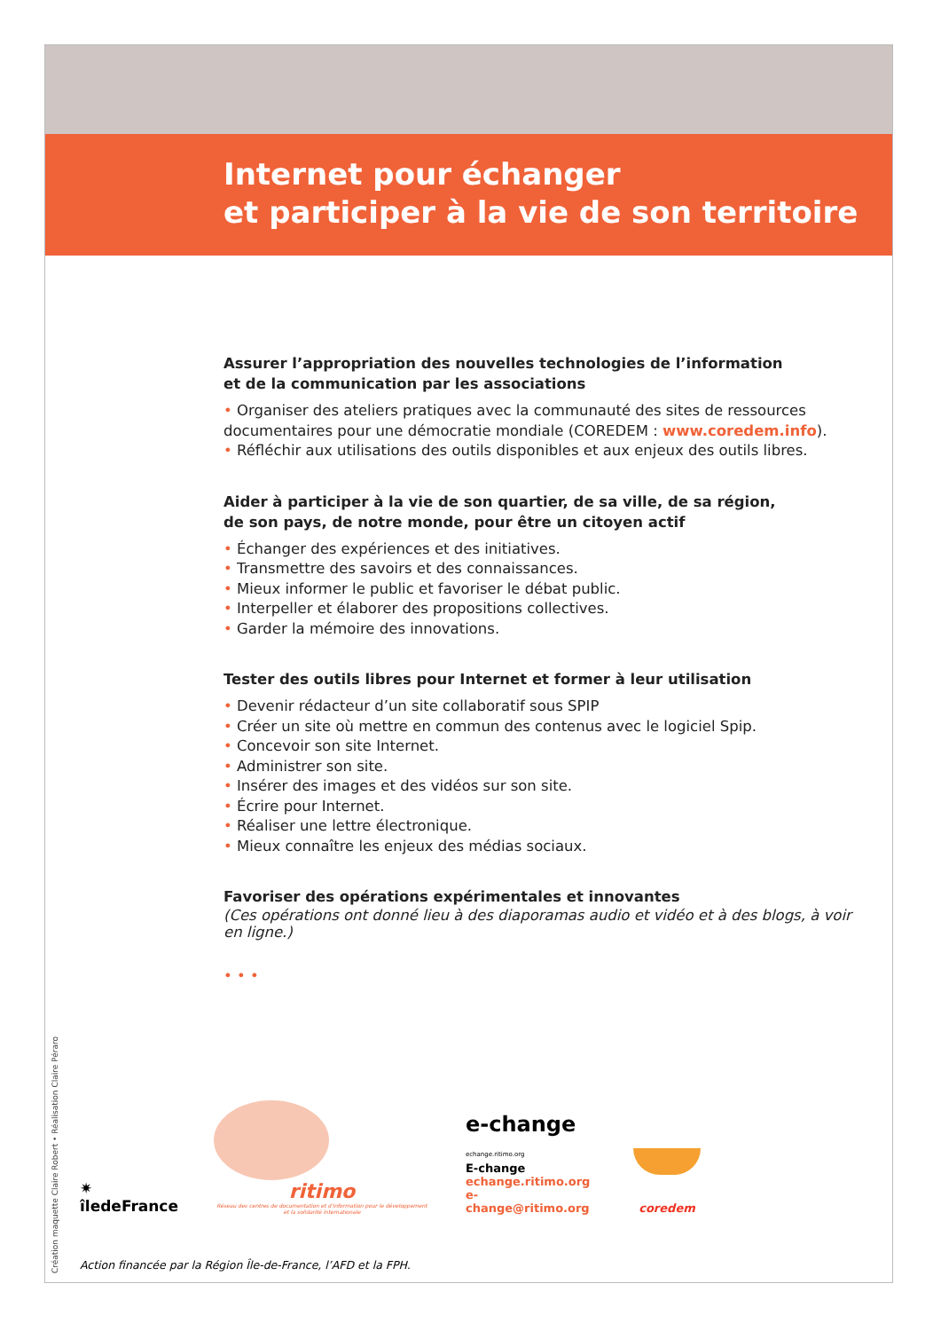Internet pour échanger
et participer à la vie de son territoire
Assurer l’appropriation des nouvelles technologies de l’information
et de la communication par les associations
• Organiser des ateliers pratiques avec la communauté des sites de ressources documentaires pour une démocratie mondiale (COREDEM : www.coredem.info).
• Réfléchir aux utilisations des outils disponibles et aux enjeux des outils libres.
Aider à participer à la vie de son quartier, de sa ville, de sa région,
de son pays, de notre monde, pour être un citoyen actif
• Échanger des expériences et des initiatives.
• Transmettre des savoirs et des connaissances.
• Mieux informer le public et favoriser le débat public.
• Interpeller et élaborer des propositions collectives.
• Garder la mémoire des innovations.
Tester des outils libres pour Internet et former à leur utilisation
• Devenir rédacteur d’un site collaboratif sous SPIP
• Créer un site où mettre en commun des contenus avec le logiciel Spip.
• Concevoir son site Internet.
• Administrer son site.
• Insérer des images et des vidéos sur son site.
• Écrire pour Internet.
• Réaliser une lettre électronique.
• Mieux connaître les enjeux des médias sociaux.
Favoriser des opérations expérimentales et innovantes
(Ces opérations ont donné lieu à des diaporamas audio et vidéo et à des blogs, à voir en ligne.)
• • •
Création maquette Claire Robert • Réalisation Claire Péraro
✷ îledeFrance
ritimo
Réseau des centres de documentation et d'information pour le développement et la solidarité internationale
e-change echange.ritimo.org
E-change
echange.ritimo.org
e-change@ritimo.org
coredem
Action financée par la Région Île-de-France, l’AFD et la FPH.